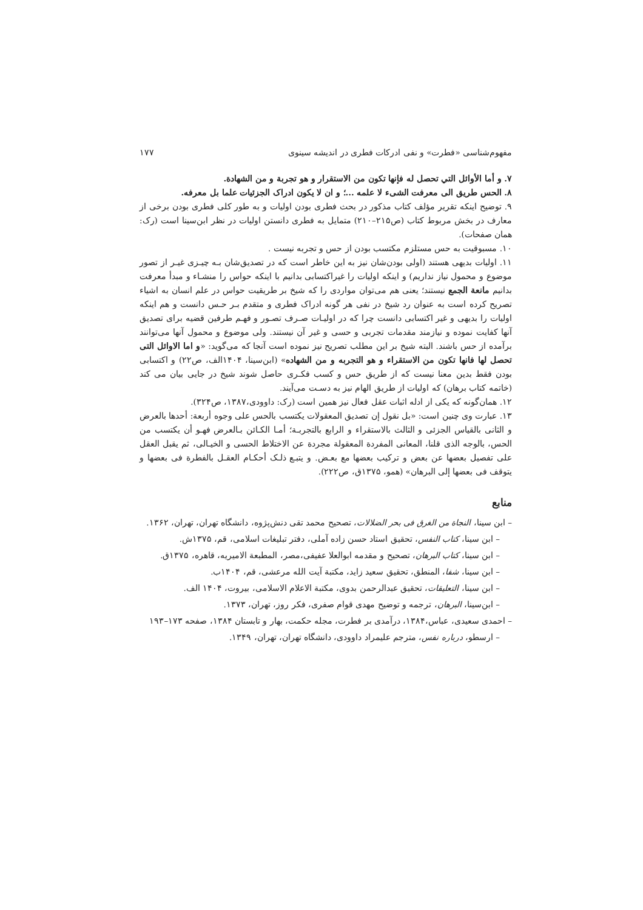مفهوم‌شناسی «فطرت» و نفی ادرکات فطری در اندیشه سینوی ۱۷۷
۷. و أما الأوائل التي تحصل له فإنها تكون من الاستقرار و هو تجربة و من الشهادة.
۸. الحس طریق الی معرفت الشیء لا علمه ...؛ و ان لا یکون ادراک الجزئیات علما بل معرفه.
۹. توضیح اینکه تقریر مؤلف کتاب مذکور در بحث فطری بودن اولیات و به طور کلی فطری بودن برخی از معارف در بخش مربوط کتاب (ص۲۱۵–۲۱۰) متمایل به فطری دانستن اولیات در نظر ابن‌سینا است (رک: همان صفحات).
۱۰. مسبوقیت به حس مستلزم مکتسب بودن از حس و تجربه نیست .
۱۱. اولیات بدیهی هستند (اولی بودن‌شان نیز به این خاطر است که در تصدیق‌شان بـه چیـزی غیـر از تصور موضوع و محمول نیاز نداریم) و اینکه اولیات را غیراکتسابی بدانیم با اینکه حواس را منشـاء و مبدأ معرفت بدانیم مانعة الجمع نیستند؛ یعنی هم می‌توان مواردی را که شیخ بر طریقیت حواس در علم انسان به اشیاء تصریح کرده است به عنوان رد شیخ در نفی هر گونه ادراک فطری و متقدم بـر حـس دانست و هم اینکه اولیات را بدیهی و غیر اکتسابی دانست چرا که در اولیـات صـرف تصـور و فهـم طرفین قضیه برای تصدیق آنها کفایت نموده و نیازمند مقدمات تجربی و حسی و غیر آن نیستند. ولی موضوع و محمول آنها می‌توانند برآمده از حس باشند. البته شیخ بر این مطلب تصریح نیز نموده است آنجا که می‌گوید: «و اما الاوائل التی تحصل لها فانها تکون من الاستقراء و هو التجربه و من الشهاده» (ابن‌سینا، ۱۴۰۴الف، ص۲۲) و اکتسابی بودن فقط بدین معنا نیست که از طریق حس و کسب فکـری حاصل شوند شیخ در جایی بیان می کند (خاتمه کتاب برهان) که اولیات از طریق الهام نیز به دسـت می‌آیند.
۱۲. همان‌گونه که یکی از ادله اثبات عقل فعال نیز همین است (رک: داوودی،۱۳۸۷، ص۳۲۴).
۱۳. عبارت وی چنین است: «بل نقول إن تصدیق المعقولات یکتسب بالحس علی وجوه أربعة: أحدها بالعرض و الثانی بالقیاس الجزئی و الثالث بالاستقراء و الرابع بالتجربـة؛ أمـا الکـائن بـالعرض فهـو أن یکتسب من الحس، بالوجه الذی قلنا، المعانی المفردة المعقولة مجردة عن الاختلاط الحسی و الخیـالی، ثم یقبل العقل علی تفصیل بعضها عن بعض و ترکیب بعضها مع بعـض. و یتبـع ذلـک أحکـام العقـل بالفطرة فی بعضها و یتوقف فی بعضها إلی البرهان» (همو، ۱۳۷۵ق، ص۲۲۲).
منابع
– ابن سینا، النجاة من الغرق فی بحر الضلالات، تصحیح محمد تقی دنش‌پژوه، دانشگاه تهران، تهران، ۱۳۶۲.
– ابن سینا، کتاب النفس، تحقیق استاد حسن زاده آملی، دفتر تبلیغات اسلامی، قم، ۱۳۷۵ش.
– ابن سینا، کتاب البرهان، تصحیح و مقدمه ابوالعلا عفیفی،مصر، المطبعة الامیریه، قاهره، ۱۳۷۵ق.
– ابن سینا، شفا، المنطق، تحقیق سعید زاید، مکتبة آیت الله مرعشی، قم، ۱۴۰۴ب.
– ابن سینا، التعلیقات، تحقیق عبدالرحمن بدوی، مکتبة الاعلام الاسلامی، بیروت، ۱۴۰۴ الف.
– ابن‌سینا، البرهان، ترجمه و توضیح مهدی قوام صفری، فکر روز، تهران، ۱۳۷۳.
– احمدی سعیدی، عباس،۱۳۸۴، درآمدی بر فطرت، مجله حکمت، بهار و تابستان ۱۳۸۴، صفحه ۱۷۳–۱۹۳
– ارسطو، درباره نفس، مترجم علیمراد داوودی، دانشگاه تهران، تهران، ۱۳۴۹.